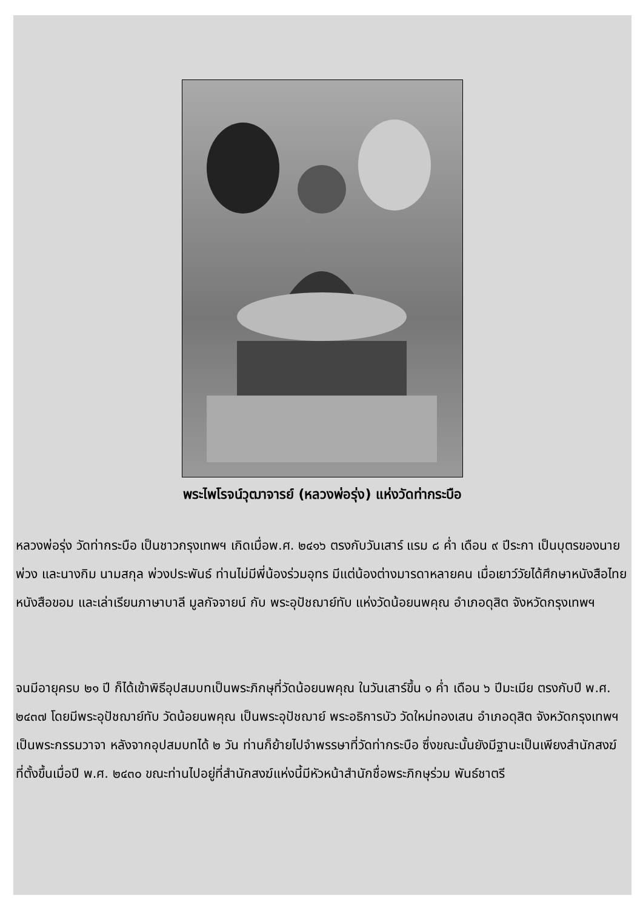พระไพโรจน์วุฒาจารย์ (หลวงพ่อรุ่ง) แห่งวัดท่ากระบือ
หลวงพ่อรุ่ง วัดท่ากระบือ เป็นชาวกรุงเทพฯ เกิดเมื่อพ.ศ. ๒๔๑๖ ตรงกับวันเสาร์ แรม ๘ ค่ำ เดือน ๙ ปีระกา เป็นบุตรของนายพ่วง และนางกิม นามสกุล พ่วงประพันธ์ ท่านไม่มีพี่น้องร่วมอุทร มีแต่น้องต่างมารดาหลายคน เมื่อเยาว์วัยได้ศึกษาหนังสือไทย หนังสือขอม และเล่าเรียนภาษาบาลี มูลกัจจายน์ กับ พระอุปัชฌาย์ทับ แห่งวัดน้อยนพคุณ อำเภอดุสิต จังหวัดกรุงเทพฯ
จนมีอายุครบ ๒๑ ปี ก็ได้เข้าพิธีอุปสมบทเป็นพระภิกษุที่วัดน้อยนพคุณ ในวันเสาร์ขึ้น ๑ ค่ำ เดือน ๖ ปีมะเมีย ตรงกับปี พ.ศ. ๒๔๓๗ โดยมีพระอุปัชฌาย์ทับ วัดน้อยนพคุณ เป็นพระอุปัชฌาย์ พระอธิการบัว วัดใหม่ทองเสน อำเภอดุสิต จังหวัดกรุงเทพฯ เป็นพระกรรมวาจา หลังจากอุปสมบทได้ ๒ วัน ท่านก็ย้ายไปจำพรรษาที่วัดท่ากระบือ ซึ่งขณะนั้นยังมีฐานะเป็นเพียงสำนักสงฆ์ ที่ตั้งขึ้นเมื่อปี พ.ศ. ๒๔๓๐ ขณะท่านไปอยู่ที่สำนักสงฆ์แห่งนี้มีหัวหน้าสำนักชื่อพระภิกษุร่วม พันธ์ชาตรี